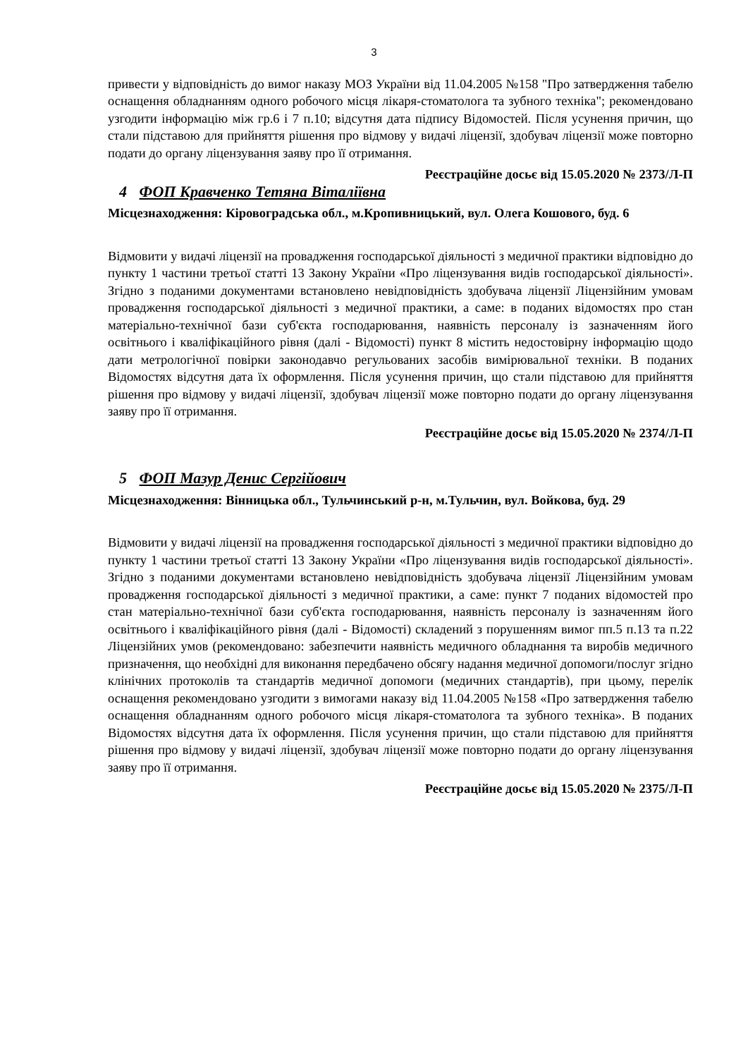3
привести у відповідність до вимог наказу МОЗ України від 11.04.2005 №158 "Про затвердження табелю оснащення обладнанням одного робочого місця лікаря-стоматолога та зубного техніка"; рекомендовано узгодити інформацію між гр.6 і 7 п.10; відсутня дата підпису Відомостей. Після усунення причин, що стали підставою для прийняття рішення про відмову у видачі ліцензії, здобувач ліцензії може повторно подати до органу ліцензування заяву про її отримання.
Реєстраційне досьє від 15.05.2020 № 2373/Л-П
4 ФОП Кравченко Тетяна Віталіївна
Місцезнаходження: Кіровоградська обл., м.Кропивницький, вул. Олега Кошового, буд. 6
Відмовити у видачі ліцензії на провадження господарської діяльності з медичної практики відповідно до пункту 1 частини третьої статті 13 Закону України «Про ліцензування видів господарської діяльності». Згідно з поданими документами встановлено невідповідність здобувача ліцензії Ліцензійним умовам провадження господарської діяльності з медичної практики, а саме: в поданих відомостях про стан матеріально-технічної бази суб'єкта господарювання, наявність персоналу із зазначенням його освітнього і кваліфікаційного рівня (далі - Відомості) пункт 8 містить недостовірну інформацію щодо дати метрологічної повірки законодавчо регульованих засобів вимірювальної техніки. В поданих Відомостях відсутня дата їх оформлення. Після усунення причин, що стали підставою для прийняття рішення про відмову у видачі ліцензії, здобувач ліцензії може повторно подати до органу ліцензування заяву про її отримання.
Реєстраційне досьє від 15.05.2020 № 2374/Л-П
5 ФОП Мазур Денис Сергійович
Місцезнаходження: Вінницька обл., Тульчинський р-н, м.Тульчин, вул. Войкова, буд. 29
Відмовити у видачі ліцензії на провадження господарської діяльності з медичної практики відповідно до пункту 1 частини третьої статті 13 Закону України «Про ліцензування видів господарської діяльності». Згідно з поданими документами встановлено невідповідність здобувача ліцензії Ліцензійним умовам провадження господарської діяльності з медичної практики, а саме: пункт 7 поданих відомостей про стан матеріально-технічної бази суб'єкта господарювання, наявність персоналу із зазначенням його освітнього і кваліфікаційного рівня (далі - Відомості) складений з порушенням вимог пп.5 п.13 та п.22 Ліцензійних умов (рекомендовано: забезпечити наявність медичного обладнання та виробів медичного призначення, що необхідні для виконання передбачено обсягу надання медичної допомоги/послуг згідно клінічних протоколів та стандартів медичної допомоги (медичних стандартів), при цьому, перелік оснащення рекомендовано узгодити з вимогами наказу від 11.04.2005 №158 «Про затвердження табелю оснащення обладнанням одного робочого місця лікаря-стоматолога та зубного техніка». В поданих Відомостях відсутня дата їх оформлення. Після усунення причин, що стали підставою для прийняття рішення про відмову у видачі ліцензії, здобувач ліцензії може повторно подати до органу ліцензування заяву про її отримання.
Реєстраційне досьє від 15.05.2020 № 2375/Л-П